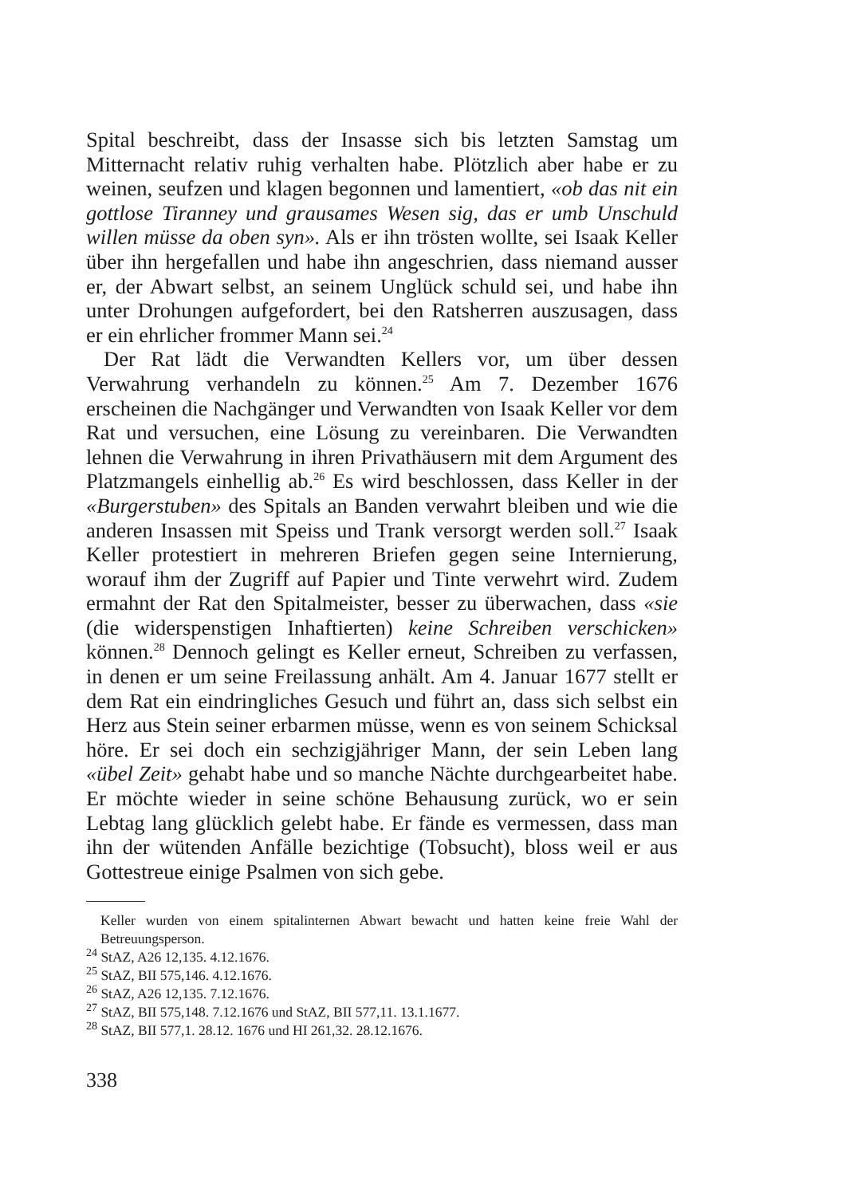Spital beschreibt, dass der Insasse sich bis letzten Samstag um Mitternacht relativ ruhig verhalten habe. Plötzlich aber habe er zu weinen, seufzen und klagen begonnen und lamentiert, «ob das nit ein gottlose Tiranney und grausames Wesen sig, das er umb Unschuld willen müsse da oben syn». Als er ihn trösten wollte, sei Isaak Keller über ihn hergefallen und habe ihn angeschrien, dass niemand ausser er, der Abwart selbst, an seinem Unglück schuld sei, und habe ihn unter Drohungen aufgefordert, bei den Ratsherren auszusagen, dass er ein ehrlicher frommer Mann sei.<sup>24</sup>
Der Rat lädt die Verwandten Kellers vor, um über dessen Verwahrung verhandeln zu können.<sup>25</sup> Am 7. Dezember 1676 erscheinen die Nachgänger und Verwandten von Isaak Keller vor dem Rat und versuchen, eine Lösung zu vereinbaren. Die Verwandten lehnen die Verwahrung in ihren Privathäusern mit dem Argument des Platzmangels einhellig ab.<sup>26</sup> Es wird beschlossen, dass Keller in der «Burgerstuben» des Spitals an Banden verwahrt bleiben und wie die anderen Insassen mit Speiss und Trank versorgt werden soll.<sup>27</sup> Isaak Keller protestiert in mehreren Briefen gegen seine Internierung, worauf ihm der Zugriff auf Papier und Tinte verwehrt wird. Zudem ermahnt der Rat den Spitalmeister, besser zu überwachen, dass «sie (die widerspenstigen Inhaftierten) keine Schreiben verschicken» können.<sup>28</sup> Dennoch gelingt es Keller erneut, Schreiben zu verfassen, in denen er um seine Freilassung anhält. Am 4. Januar 1677 stellt er dem Rat ein eindringliches Gesuch und führt an, dass sich selbst ein Herz aus Stein seiner erbarmen müsse, wenn es von seinem Schicksal höre. Er sei doch ein sechzigjähriger Mann, der sein Leben lang «übel Zeit» gehabt habe und so manche Nächte durchgearbeitet habe. Er möchte wieder in seine schöne Behausung zurück, wo er sein Lebtag lang glücklich gelebt habe. Er fände es vermessen, dass man ihn der wütenden Anfälle bezichtige (Tobsucht), bloss weil er aus Gottestreue einige Psalmen von sich gebe.
Keller wurden von einem spitalinternen Abwart bewacht und hatten keine freie Wahl der Betreuungsperson.
<sup>24</sup> StAZ, A26 12,135. 4.12.1676.
<sup>25</sup> StAZ, BII 575,146. 4.12.1676.
<sup>26</sup> StAZ, A26 12,135. 7.12.1676.
<sup>27</sup> StAZ, BII 575,148. 7.12.1676 und StAZ, BII 577,11. 13.1.1677.
<sup>28</sup> StAZ, BII 577,1. 28.12. 1676 und HI 261,32. 28.12.1676.
338